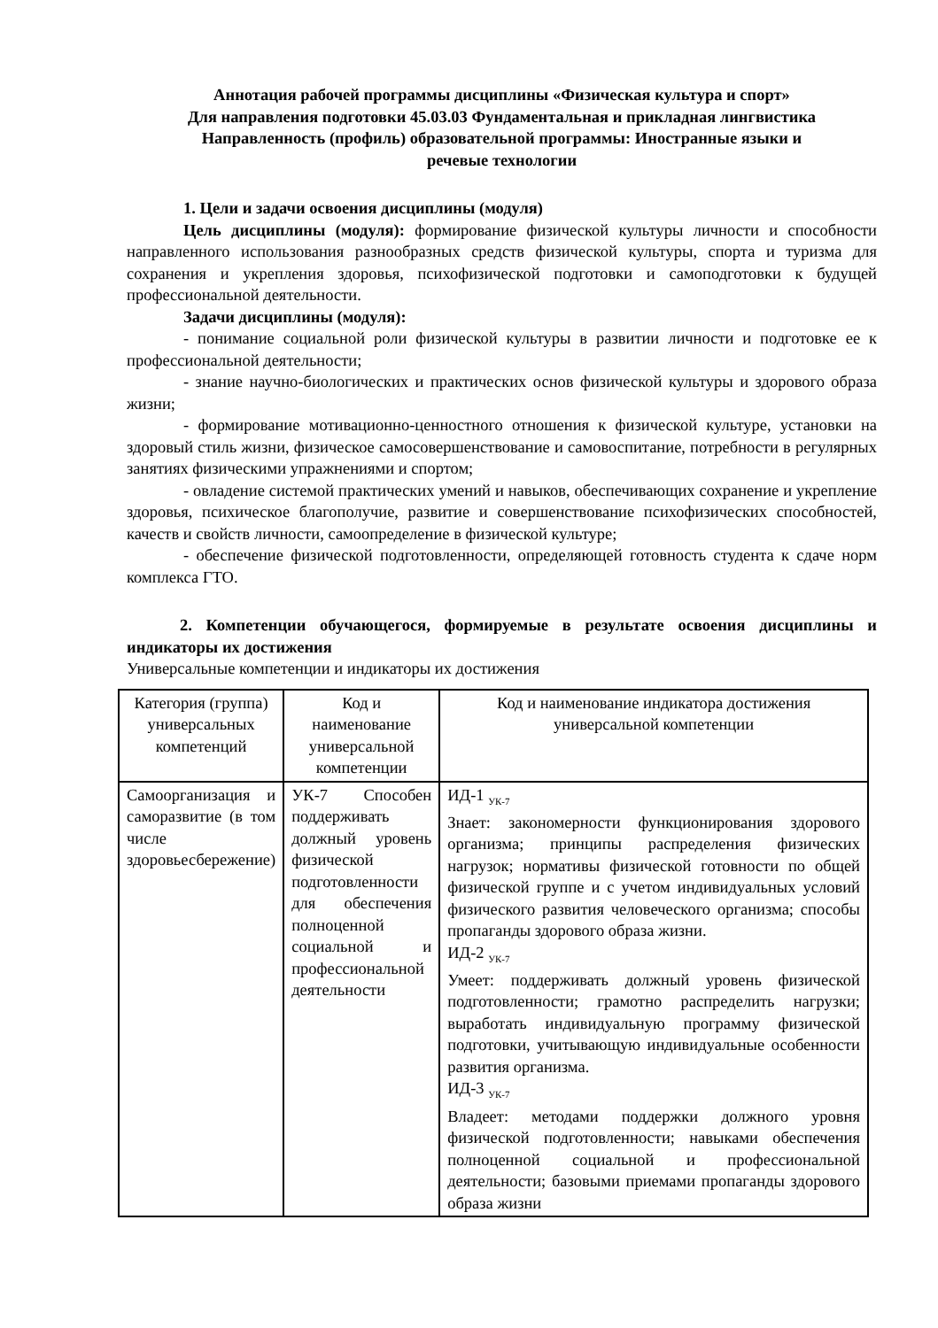Аннотация рабочей программы дисциплины «Физическая культура и спорт»
Для направления подготовки 45.03.03 Фундаментальная и прикладная лингвистика
Направленность (профиль) образовательной программы: Иностранные языки и
речевые технологии
1. Цели и задачи освоения дисциплины (модуля)
Цель дисциплины (модуля): формирование физической культуры личности и способности направленного использования разнообразных средств физической культуры, спорта и туризма для сохранения и укрепления здоровья, психофизической подготовки и самоподготовки к будущей профессиональной деятельности.
Задачи дисциплины (модуля):
- понимание социальной роли физической культуры в развитии личности и подготовке ее к профессиональной деятельности;
- знание научно-биологических и практических основ физической культуры и здорового образа жизни;
- формирование мотивационно-ценностного отношения к физической культуре, установки на здоровый стиль жизни, физическое самосовершенствование и самовоспитание, потребности в регулярных занятиях физическими упражнениями и спортом;
- овладение системой практических умений и навыков, обеспечивающих сохранение и укрепление здоровья, психическое благополучие, развитие и совершенствование психофизических способностей, качеств и свойств личности, самоопределение в физической культуре;
- обеспечение физической подготовленности, определяющей готовность студента к сдаче норм комплекса ГТО.
2. Компетенции обучающегося, формируемые в результате освоения дисциплины и индикаторы их достижения
Универсальные компетенции и индикаторы их достижения
| Категория (группа) универсальных компетенций | Код и наименование универсальной компетенции | Код и наименование индикатора достижения универсальной компетенции |
| --- | --- | --- |
| Самоорганизация и саморазвитие (в том числе здоровьесбережение) | УК-7 Способен поддерживать должный уровень физической подготовленности для обеспечения полноценной социальной и профессиональной деятельности | ИД-1 <sub>УК-7</sub> Знает: закономерности функционирования здорового организма; принципы распределения физических нагрузок; нормативы физической готовности по общей физической группе и с учетом индивидуальных условий физического развития человеческого организма; способы пропаганды здорового образа жизни. ИД-2 <sub>УК-7</sub> Умеет: поддерживать должный уровень физической подготовленности; грамотно распределить нагрузки; выработать индивидуальную программу физической подготовки, учитывающую индивидуальные особенности развития организма. ИД-3 <sub>УК-7</sub> Владеет: методами поддержки должного уровня физической подготовленности; навыками обеспечения полноценной социальной и профессиональной деятельности; базовыми приемами пропаганды здорового образа жизни |